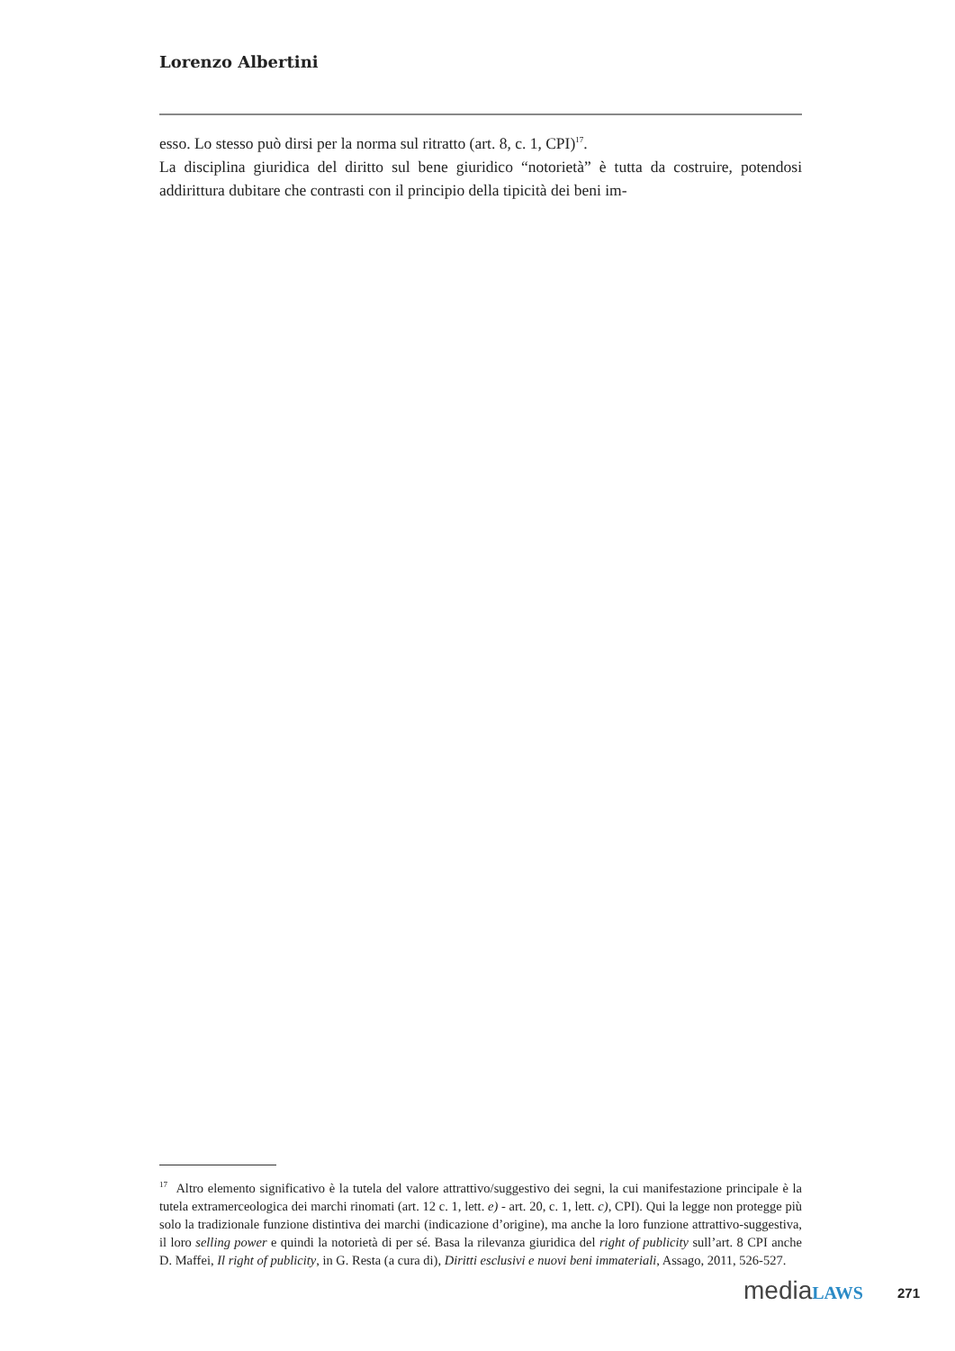Lorenzo Albertini
esso. Lo stesso può dirsi per la norma sul ritratto (art. 8, c. 1, CPI)<sup>17</sup>.
La disciplina giuridica del diritto sul bene giuridico “notorietà” è tutta da costruire, potendosi addirittura dubitare che contrasti con il principio della tipicità dei beni im-
<sup>17</sup> Altro elemento significativo è la tutela del valore attrattivo/suggestivo dei segni, la cui manifestazione principale è la tutela extramerceologica dei marchi rinomati (art. 12 c. 1, lett. e) - art. 20, c. 1, lett. c), CPI). Qui la legge non protegge più solo la tradizionale funzione distintiva dei marchi (indicazione d’origine), ma anche la loro funzione attrattivo-suggestiva, il loro selling power e quindi la notorietà di per sé. Basa la rilevanza giuridica del right of publicity sull’art. 8 CPI anche D. Maffei, Il right of publicity, in G. Resta (a cura di), Diritti esclusivi e nuovi beni immateriali, Assago, 2011, 526-527.
media LAWS 271